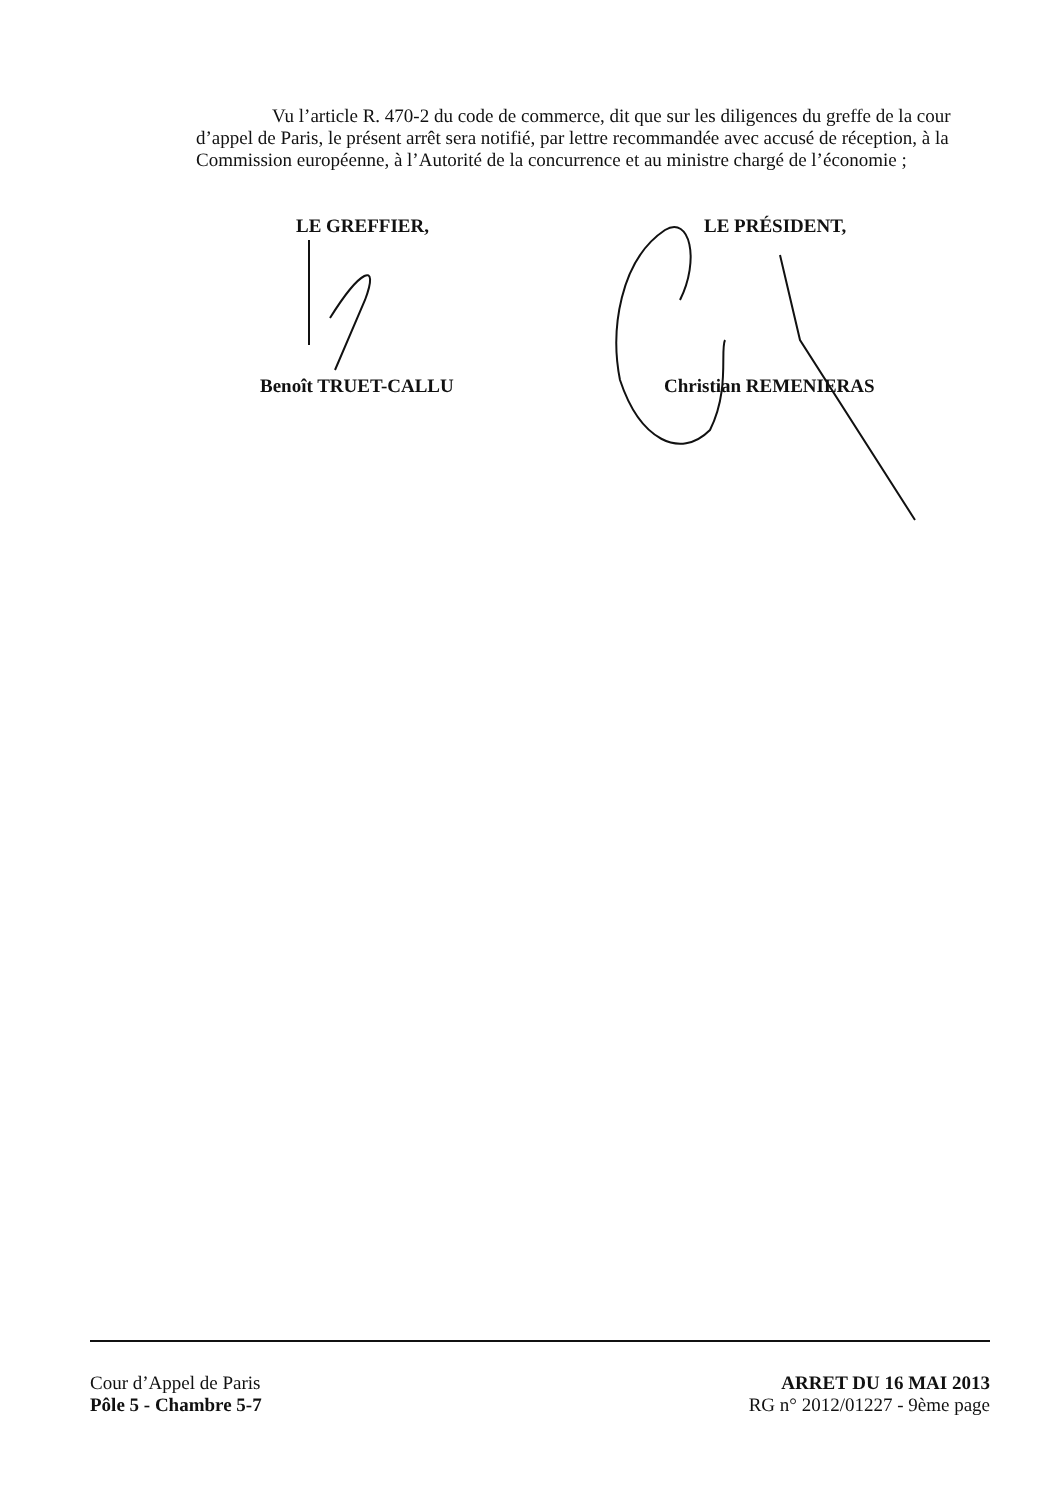Vu l’article R. 470-2 du code de commerce, dit que sur les diligences du greffe de la cour d’appel de Paris, le présent arrêt sera notifié, par lettre recommandée avec accusé de réception, à la Commission européenne, à l’Autorité de la concurrence et au ministre chargé de l’économie ;
LE GREFFIER,
Benoît TRUET-CALLU
LE PRÉSIDENT,
Christian REMENIERAS
Cour d’Appel de Paris
Pôle 5 - Chambre 5-7
ARRET DU 16 MAI 2013
RG n° 2012/01227 - 9ème page